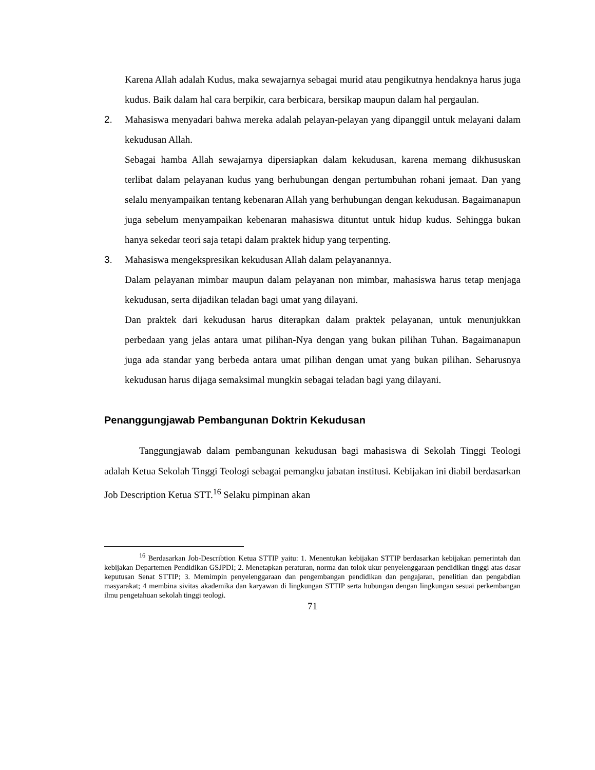Karena Allah adalah Kudus, maka sewajarnya sebagai murid atau pengikutnya hendaknya harus juga kudus. Baik dalam hal cara berpikir, cara berbicara, bersikap maupun dalam hal pergaulan.
2. Mahasiswa menyadari bahwa mereka adalah pelayan-pelayan yang dipanggil untuk melayani dalam kekudusan Allah.
Sebagai hamba Allah sewajarnya dipersiapkan dalam kekudusan, karena memang dikhususkan terlibat dalam pelayanan kudus yang berhubungan dengan pertumbuhan rohani jemaat. Dan yang selalu menyampaikan tentang kebenaran Allah yang berhubungan dengan kekudusan. Bagaimanapun juga sebelum menyampaikan kebenaran mahasiswa dituntut untuk hidup kudus. Sehingga bukan hanya sekedar teori saja tetapi dalam praktek hidup yang terpenting.
3. Mahasiswa mengekspresikan kekudusan Allah dalam pelayanannya.
Dalam pelayanan mimbar maupun dalam pelayanan non mimbar, mahasiswa harus tetap menjaga kekudusan, serta dijadikan teladan bagi umat yang dilayani.
Dan praktek dari kekudusan harus diterapkan dalam praktek pelayanan, untuk menunjukkan perbedaan yang jelas antara umat pilihan-Nya dengan yang bukan pilihan Tuhan. Bagaimanapun juga ada standar yang berbeda antara umat pilihan dengan umat yang bukan pilihan. Seharusnya kekudusan harus dijaga semaksimal mungkin sebagai teladan bagi yang dilayani.
Penanggungjawab Pembangunan Doktrin Kekudusan
Tanggungjawab dalam pembangunan kekudusan bagi mahasiswa di Sekolah Tinggi Teologi adalah Ketua Sekolah Tinggi Teologi sebagai pemangku jabatan institusi. Kebijakan ini diabil berdasarkan Job Description Ketua STT.<sup>16</sup> Selaku pimpinan akan
<sup>16</sup> Berdasarkan Job-Describtion Ketua STTIP yaitu: 1. Menentukan kebijakan STTIP berdasarkan kebijakan pemerintah dan kebijakan Departemen Pendidikan GSJPDI; 2. Menetapkan peraturan, norma dan tolok ukur penyelenggaraan pendidikan tinggi atas dasar keputusan Senat STTIP; 3. Memimpin penyelenggaraan dan pengembangan pendidikan dan pengajaran, penelitian dan pengabdian masyarakat; 4 membina sivitas akademika dan karyawan di lingkungan STTIP serta hubungan dengan lingkungan sesuai perkembangan ilmu pengetahuan sekolah tinggi teologi.
71